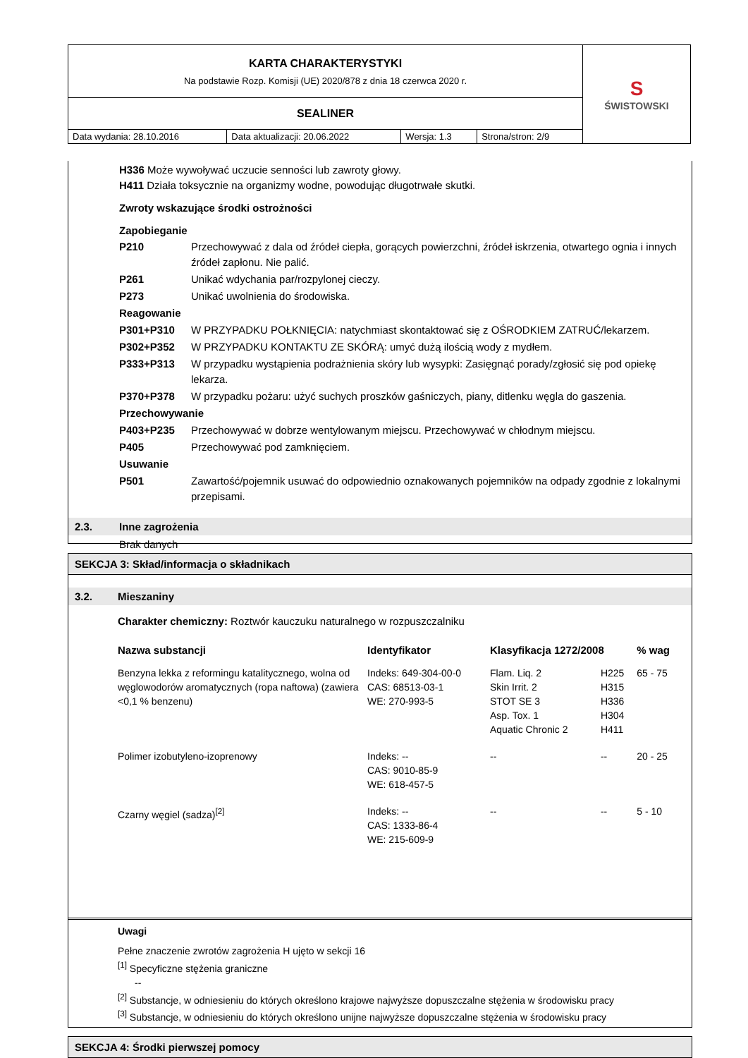| KARTA CHARAKTERYSTYKI Na podstawie Rozp. Komisji (UE) 2020/878 z dnia 18 czerwca 2020 r. | | | | S ŚWISTOWSKI |
| SEALINER | | | | |
| Data wydania: 28.10.2016 | Data aktualizacji: 20.06.2022 | Wersja: 1.3 | Strona/stron: 2/9 | |
H336 Może wywoływać uczucie senności lub zawroty głowy.
H411 Działa toksycznie na organizmy wodne, powodując długotrwałe skutki.
Zwroty wskazujące środki ostrożności
Zapobieganie
| P210 | Przechowywać z dala od źródeł ciepła, gorących powierzchni, źródeł iskrzenia, otwartego ognia i innych źródeł zapłonu. Nie palić. |
| P261 | Unikać wdychania par/rozpylonej cieczy. |
| P273 | Unikać uwolnienia do środowiska. |
| Reagowanie | |
| P301+P310 | W PRZYPADKU POŁKNIĘCIA: natychmiast skontaktować się z OŚRODKIEM ZATRUĆ/lekarzem. |
| P302+P352 | W PRZYPADKU KONTAKTU ZE SKÓRĄ: umyć dużą ilością wody z mydłem. |
| P333+P313 | W przypadku wystąpienia podrażnienia skóry lub wysypki: Zasięgnąć porady/zgłosić się pod opiekę lekarza. |
| P370+P378 | W przypadku pożaru: użyć suchych proszków gaśniczych, piany, ditlenku węgla do gaszenia. |
| Przechowywanie | |
| P403+P235 | Przechowywać w dobrze wentylowanym miejscu. Przechowywać w chłodnym miejscu. |
| P405 | Przechowywać pod zamknięciem. |
| Usuwanie | |
| P501 | Zawartość/pojemnik usuwać do odpowiednio oznakowanych pojemników na odpady zgodnie z lokalnymi przepisami. |
2.3. Inne zagrożenia
Brak danych
SEKCJA 3: Skład/informacja o składnikach
3.2. Mieszaniny
Charakter chemiczny: Roztwór kauczuku naturalnego w rozpuszczalniku
| Nazwa substancji | Identyfikator | Klasyfikacja 1272/2008 | | % wag |
| --- | --- | --- | --- | --- |
| Benzyna lekka z reformingu katalitycznego, wolna od węglowodorów aromatycznych (ropa naftowa) (zawiera <0,1 % benzenu) | Indeks: 649-304-00-0 CAS: 68513-03-1 WE: 270-993-5 | Flam. Liq. 2 Skin Irrit. 2 STOT SE 3 Asp. Tox. 1 Aquatic Chronic 2 | H225 H315 H336 H304 H411 | 65 - 75 |
| Polimer izobutyleno-izoprenowy | Indeks: -- CAS: 9010-85-9 WE: 618-457-5 | -- | -- | 20 - 25 |
| Czarny węgiel (sadza)<sup>[2]</sup> | Indeks: -- CAS: 1333-86-4 WE: 215-609-9 | -- | -- | 5 - 10 |
Uwagi
Pełne znaczenie zwrotów zagrożenia H ujęto w sekcji 16
<sup>[1]</sup> Specyficzne stężenia graniczne
--
<sup>[2]</sup> Substancje, w odniesieniu do których określono krajowe najwyższe dopuszczalne stężenia w środowisku pracy
<sup>[3]</sup> Substancje, w odniesieniu do których określono unijne najwyższe dopuszczalne stężenia w środowisku pracy
SEKCJA 4: Środki pierwszej pomocy